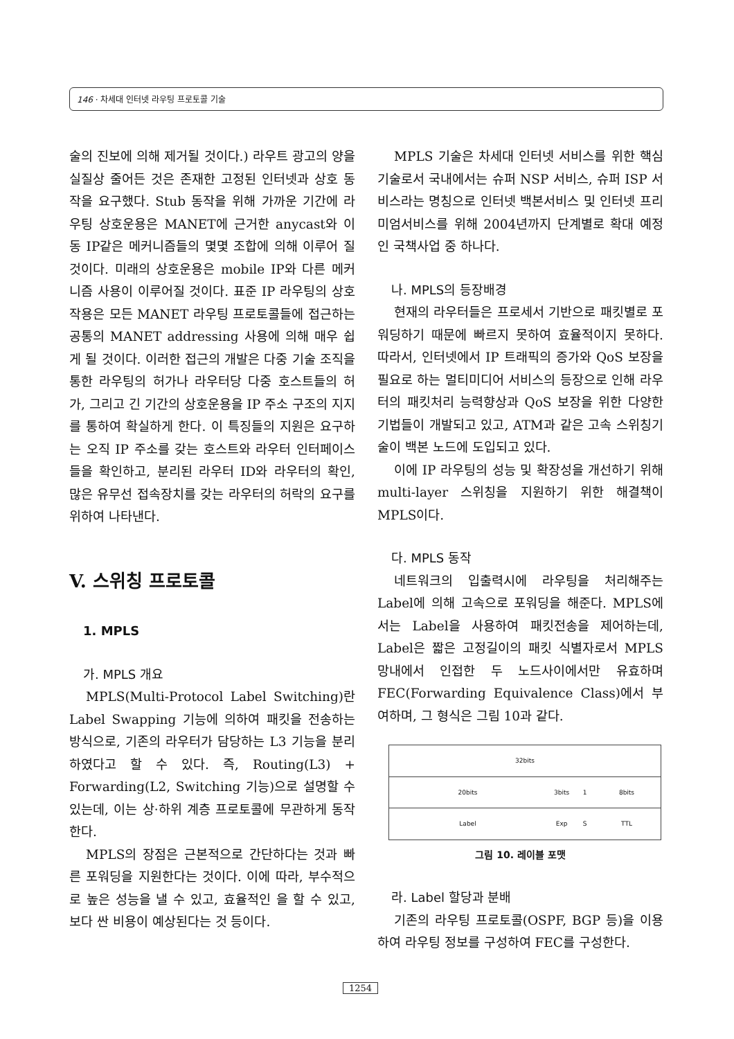146 · 차세대 인터넷 라우팅 프로토콜 기술
술의 진보에 의해 제거될 것이다.) 라우트 광고의 양을 실질상 줄어든 것은 존재한 고정된 인터넷과 상호 동작을 요구했다. Stub 동작을 위해 가까운 기간에 라우팅 상호운용은 MANET에 근거한 anycast와 이동 IP같은 메커니즘들의 몇몇 조합에 의해 이루어 질 것이다. 미래의 상호운용은 mobile IP와 다른 메커니즘 사용이 이루어질 것이다. 표준 IP 라우팅의 상호작용은 모든 MANET 라우팅 프로토콜들에 접근하는 공통의 MANET addressing 사용에 의해 매우 쉽게 될 것이다. 이러한 접근의 개발은 다중 기술 조직을 통한 라우팅의 허가나 라우터당 다중 호스트들의 허가, 그리고 긴 기간의 상호운용을 IP 주소 구조의 지지를 통하여 확실하게 한다. 이 특징들의 지원은 요구하는 오직 IP 주소를 갖는 호스트와 라우터 인터페이스들을 확인하고, 분리된 라우터 ID와 라우터의 확인, 많은 유무선 접속장치를 갖는 라우터의 허락의 요구를 위하여 나타낸다.
V. 스위칭 프로토콜
1. MPLS
가. MPLS 개요
MPLS(Multi-Protocol Label Switching)란 Label Swapping 기능에 의하여 패킷을 전송하는 방식으로, 기존의 라우터가 담당하는 L3 기능을 분리하였다고 할 수 있다. 즉, Routing(L3) + Forwarding(L2, Switching 기능)으로 설명할 수 있는데, 이는 상·하위 계층 프로토콜에 무관하게 동작한다.
MPLS의 장점은 근본적으로 간단하다는 것과 빠른 포워딩을 지원한다는 것이다. 이에 따라, 부수적으로 높은 성능을 낼 수 있고, 효율적인 을 할 수 있고, 보다 싼 비용이 예상된다는 것 등이다.
MPLS 기술은 차세대 인터넷 서비스를 위한 핵심기술로서 국내에서는 슈퍼 NSP 서비스, 슈퍼 ISP 서비스라는 명칭으로 인터넷 백본서비스 및 인터넷 프리미엄서비스를 위해 2004년까지 단계별로 확대 예정인 국책사업 중 하나다.
나. MPLS의 등장배경
현재의 라우터들은 프로세서 기반으로 패킷별로 포워딩하기 때문에 빠르지 못하여 효율적이지 못하다. 따라서, 인터넷에서 IP 트래픽의 증가와 QoS 보장을 필요로 하는 멀티미디어 서비스의 등장으로 인해 라우터의 패킷처리 능력향상과 QoS 보장을 위한 다양한 기법들이 개발되고 있고, ATM과 같은 고속 스위칭기술이 백본 노드에 도입되고 있다.
이에 IP 라우팅의 성능 및 확장성을 개선하기 위해 multi-layer 스위칭을 지원하기 위한 해결책이 MPLS이다.
다. MPLS 동작
네트워크의 입출력시에 라우팅을 처리해주는 Label에 의해 고속으로 포워딩을 해준다. MPLS에서는 Label을 사용하여 패킷전송을 제어하는데, Label은 짧은 고정길이의 패킷 식별자로서 MPLS 망내에서 인접한 두 노드사이에서만 유효하며 FEC(Forwarding Equivalence Class)에서 부여하며, 그 형식은 그림 10과 같다.
32bits
20bits 3bits 1 8bits
Label Exp S TTL
그림 10. 레이블 포맷
라. Label 할당과 분배
기존의 라우팅 프로토콜(OSPF, BGP 등)을 이용하여 라우팅 정보를 구성하여 FEC를 구성한다.
1254